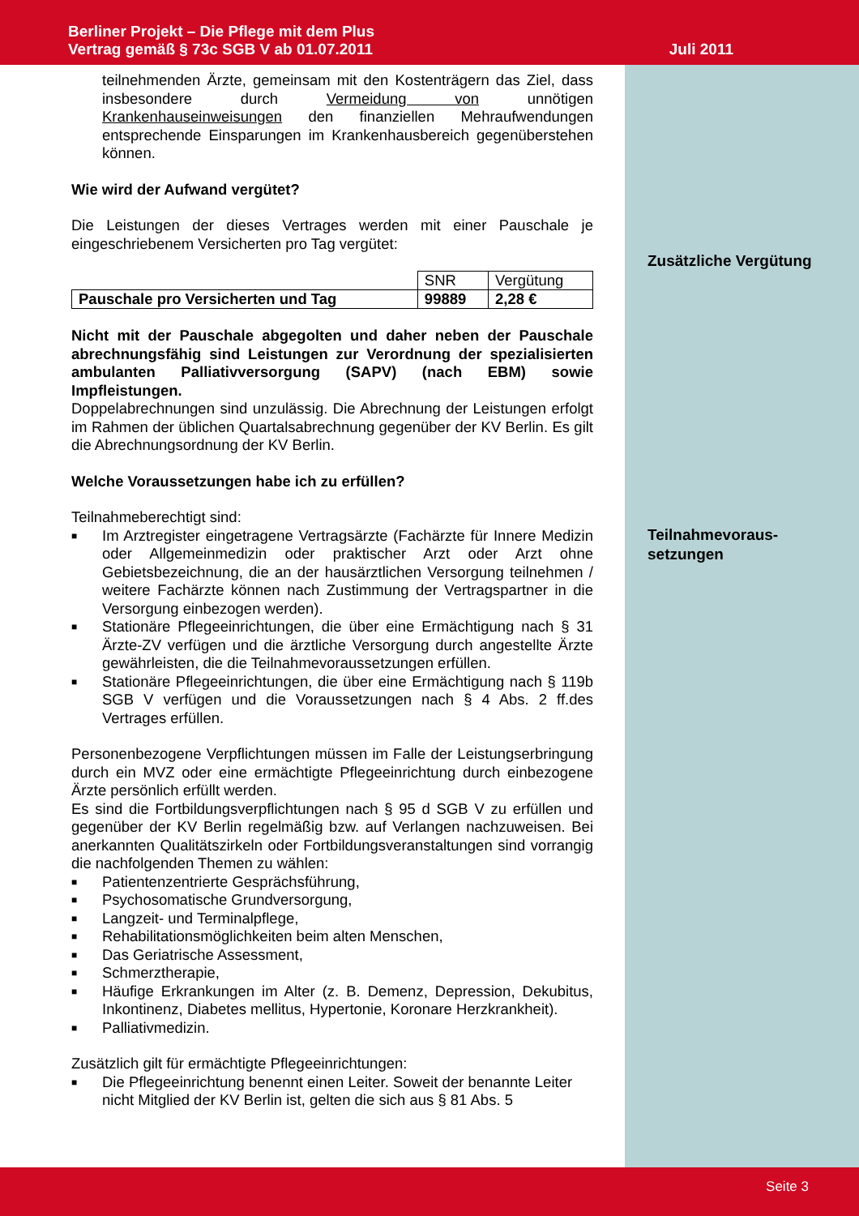Berliner Projekt – Die Pflege mit dem Plus
Vertrag gemäß § 73c SGB V ab 01.07.2011
Juli 2011
teilnehmenden Ärzte, gemeinsam mit den Kostenträgern das Ziel, dass insbesondere durch Vermeidung von unnötigen Krankenhauseinweisungen den finanziellen Mehraufwendungen entsprechende Einsparungen im Krankenhausbereich gegenüberstehen können.
Wie wird der Aufwand vergütet?
Die Leistungen der dieses Vertrages werden mit einer Pauschale je eingeschriebenem Versicherten pro Tag vergütet:
| | SNR | Vergütung |
| Pauschale pro Versicherten und Tag | 99889 | 2,28 € |
Nicht mit der Pauschale abgegolten und daher neben der Pauschale abrechnungsfähig sind Leistungen zur Verordnung der spezialisierten ambulanten Palliativversorgung (SAPV) (nach EBM) sowie Impfleistungen.
Doppelabrechnungen sind unzulässig. Die Abrechnung der Leistungen erfolgt im Rahmen der üblichen Quartalsabrechnung gegenüber der KV Berlin. Es gilt die Abrechnungsordnung der KV Berlin.
Welche Voraussetzungen habe ich zu erfüllen?
Teilnahmeberechtigt sind:
■ Im Arztregister eingetragene Vertragsärzte (Fachärzte für Innere Medizin oder Allgemeinmedizin oder praktischer Arzt oder Arzt ohne Gebietsbezeichnung, die an der hausärztlichen Versorgung teilnehmen / weitere Fachärzte können nach Zustimmung der Vertragspartner in die Versorgung einbezogen werden).
■ Stationäre Pflegeeinrichtungen, die über eine Ermächtigung nach § 31 Ärzte-ZV verfügen und die ärztliche Versorgung durch angestellte Ärzte gewährleisten, die die Teilnahmevoraussetzungen erfüllen.
■ Stationäre Pflegeeinrichtungen, die über eine Ermächtigung nach § 119b SGB V verfügen und die Voraussetzungen nach § 4 Abs. 2 ff.des Vertrages erfüllen.
Personenbezogene Verpflichtungen müssen im Falle der Leistungserbringung durch ein MVZ oder eine ermächtigte Pflegeeinrichtung durch einbezogene Ärzte persönlich erfüllt werden.
Es sind die Fortbildungsverpflichtungen nach § 95 d SGB V zu erfüllen und gegenüber der KV Berlin regelmäßig bzw. auf Verlangen nachzuweisen. Bei anerkannten Qualitätszirkeln oder Fortbildungsveranstaltungen sind vorrangig die nachfolgenden Themen zu wählen:
■ Patientenzentrierte Gesprächsführung,
■ Psychosomatische Grundversorgung,
■ Langzeit- und Terminalpflege,
■ Rehabilitationsmöglichkeiten beim alten Menschen,
■ Das Geriatrische Assessment,
■ Schmerztherapie,
■ Häufige Erkrankungen im Alter (z. B. Demenz, Depression, Dekubitus, Inkontinenz, Diabetes mellitus, Hypertonie, Koronare Herzkrankheit).
■ Palliativmedizin.
Zusätzlich gilt für ermächtigte Pflegeeinrichtungen:
■ Die Pflegeeinrichtung benennt einen Leiter. Soweit der benannte Leiter nicht Mitglied der KV Berlin ist, gelten die sich aus § 81 Abs. 5
Zusätzliche Vergütung
Teilnahmevoraus-
setzungen
Seite 3